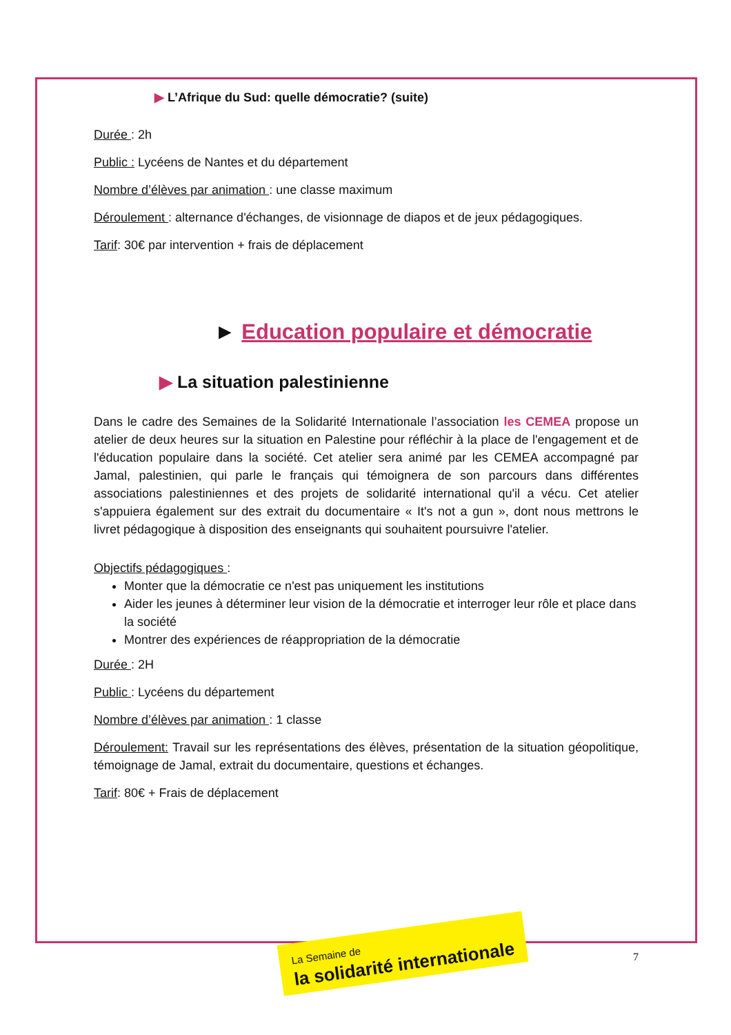▶ L’Afrique du Sud: quelle démocratie? (suite)
Durée : 2h
Public : Lycéens de Nantes et du département
Nombre d’élèves par animation : une classe maximum
Déroulement : alternance d'échanges, de visionnage de diapos et de jeux pédagogiques.
Tarif: 30€ par intervention + frais de déplacement
► Education populaire et démocratie
▶ La situation palestinienne
Dans le cadre des Semaines de la Solidarité Internationale l’association les CEMEA propose un atelier de deux heures sur la situation en Palestine pour réfléchir à la place de l'engagement et de l'éducation populaire dans la société. Cet atelier sera animé par les CEMEA accompagné par Jamal, palestinien, qui parle le français qui témoignera de son parcours dans différentes associations palestiniennes et des projets de solidarité international qu'il a vécu. Cet atelier s'appuiera également sur des extrait du documentaire « It's not a gun », dont nous mettrons le livret pédagogique à disposition des enseignants qui souhaitent poursuivre l'atelier.
Objectifs pédagogiques :
Monter que la démocratie ce n'est pas uniquement les institutions
Aider les jeunes à déterminer leur vision de la démocratie et interroger leur rôle et place dans la société
Montrer des expériences de réappropriation de la démocratie
Durée : 2H
Public : Lycéens du département
Nombre d’élèves par animation : 1 classe
Déroulement: Travail sur les représentations des élèves, présentation de la situation géopolitique, témoignage de Jamal, extrait du documentaire, questions et échanges.
Tarif: 80€ + Frais de déplacement
La Semaine de
la solidarité internationale
7